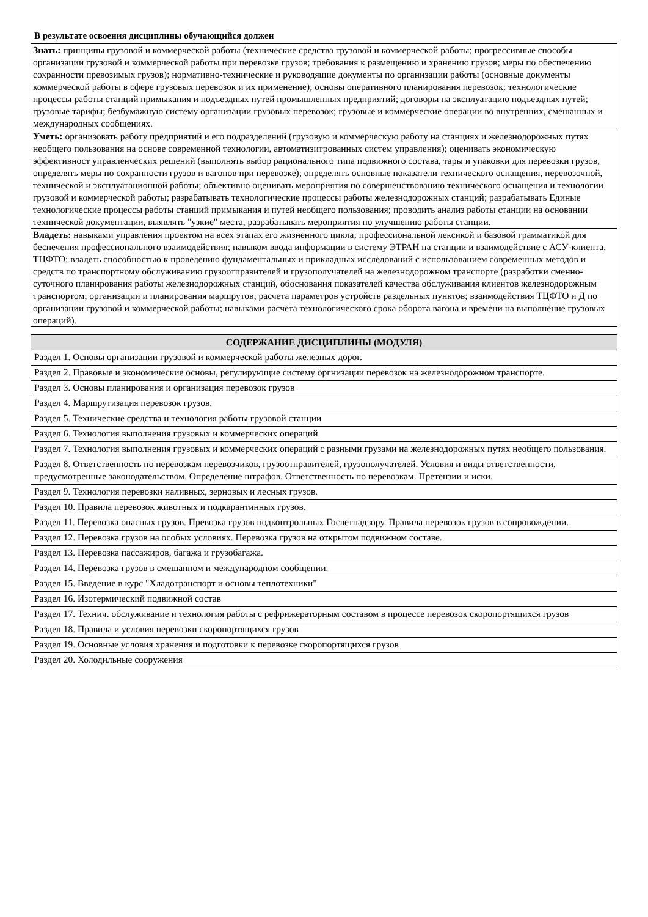В результате освоения дисциплины обучающийся должен
| Знать: принципы грузовой и коммерческой работы (технические средства грузовой и коммерческой работы; прогрессивные способы организации грузовой и коммерческой работы при перевозке грузов; требования к размещению и хранению грузов; меры по обеспечению сохранности превозимых грузов); нормативно-технические и руководящие документы по организации работы (основные документы коммерческой работы в сфере грузовых перевозок и их применение); основы оперативного планирования перевозок; технологические процессы работы станций примыкания и подъездных путей промышленных предприятий; договоры на эксплуатацию подъездных путей; грузовые тарифы; безбумажную систему организации грузовых перевозок; грузовые и коммерческие операции во внутренних, смешанных и международных сообщениях. |
| Уметь: организовать работу предприятий и его подразделений (грузовую и коммерческую работу на станциях и железнодорожных путях необщего пользования на основе современной технологии, автоматизитрованных систем управления); оценивать экономическую эффективност управленческих решений (выполнять выбор рационального типа подвижного состава, тары и упаковки для перевозки грузов, определять меры по сохранности грузов и вагонов при перевозке); определять основные показатели технического оснащения, перевозочной, технической и эксплуатационной работы; объективно оценивать мероприятия по совершенствованию технического оснащения и технологии грузовой и коммерческой работы; разрабатывать технологические процессы работы железнодорожных станций; разрабатывать Единые технологические процессы работы станций примыкания и путей необщего пользования; проводить анализ работы станции на основании технической документации, выявлять "узкие" места, разрабатывать мероприятия по улучшению работы станции. |
| Владеть: навыками управления проектом на всех этапах его жизненного цикла; профессиональной лексикой и базовой грамматикой для беспечения профессионального взаимодействия; навыком ввода информации в систему ЭТРАН на станции и взаимодействие с АСУ-клиента, ТЦФТО; владеть способностью к проведению фундаментальных и прикладных исследований с использованием современных методов и средств по транспортному обслуживанию грузоотправителей и грузополучателей на железнодорожном транспорте (разработки сменно-суточного планирования работы железнодорожных станций, обоснования показателей качества обслуживания клиентов железнодорожным транспортом; организации и планирования маршрутов; расчета параметров устройств раздельных пунктов; взаимодействия ТЦФТО и Д по организации грузовой и коммерческой работы; навыками расчета технологического срока оборота вагона и времени на выполнение грузовых операций). |
| СОДЕРЖАНИЕ ДИСЦИПЛИНЫ (МОДУЛЯ) |
| --- |
| Раздел 1. Основы организации грузовой и коммерческой работы железных дорог. |
| Раздел 2. Правовые и экономические основы, регулирующие систему оргнизации перевозок на железнодорожном транспорте. |
| Раздел 3. Основы планирования и организация перевозок грузов |
| Раздел 4. Маршрутизация перевозок грузов. |
| Раздел 5. Технические средства и технология работы грузовой станции |
| Раздел 6. Технология выполнения грузовых и коммерческих операций. |
| Раздел 7. Технология выполнения грузовых и коммерческих операций с разными грузами на железнодорожных путях необщего пользования. |
| Раздел 8. Ответственность по перевозкам перевозчиков, грузоотправителей, грузополучателей. Условия и виды ответственности, предусмотренные законодательством. Определение штрафов. Ответственность по перевозкам. Претензии и иски. |
| Раздел 9. Технология перевозки наливных, зерновых и лесных грузов. |
| Раздел 10. Правила перевозок животных и подкарантинных грузов. |
| Раздел 11. Перевозка опасных грузов. Превозка грузов подконтрольных Госветнадзору. Правила перевозок грузов в сопровождении. |
| Раздел 12. Перевозка грузов на особых условиях. Перевозка грузов на открытом подвижном составе. |
| Раздел 13. Перевозка пассажиров, багажа и грузобагажа. |
| Раздел 14. Перевозка грузов в смешанном и международном сообщении. |
| Раздел 15. Введение в курс "Хладотранспорт и основы теплотехники" |
| Раздел 16. Изотермический подвижной состав |
| Раздел 17. Технич. обслуживание и технология работы с рефрижераторным составом в процессе перевозок скоропортящихся грузов |
| Раздел 18. Правила и условия перевозки скоропортящихся грузов |
| Раздел 19. Основные условия хранения и подготовки к перевозке скоропортящихся грузов |
| Раздел 20. Холодильные сооружения |